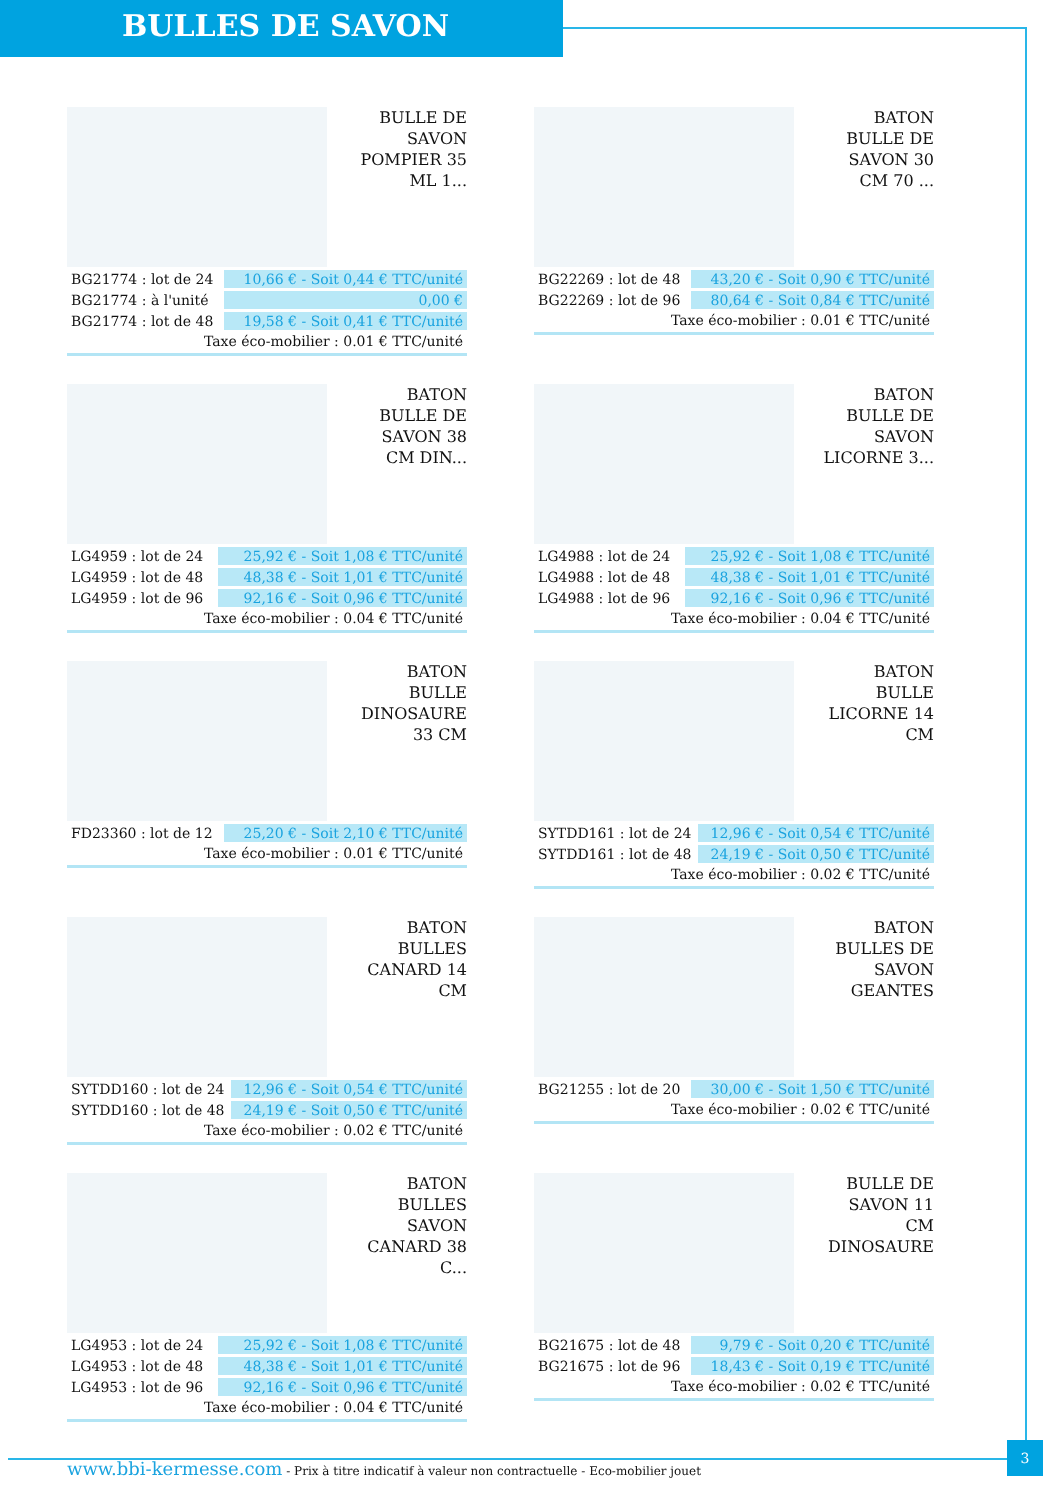BULLES DE SAVON
BULLE DE
SAVON
POMPIER 35
ML 1...
| BG21774 : lot de 24 | 10,66 € - Soit 0,44 € TTC/unité |
| BG21774 : à l'unité | 0,00 € |
| BG21774 : lot de 48 | 19,58 € - Soit 0,41 € TTC/unité |
Taxe éco-mobilier : 0.01 € TTC/unité
BATON
BULLE DE
SAVON 30
CM 70 ...
| BG22269 : lot de 48 | 43,20 € - Soit 0,90 € TTC/unité |
| BG22269 : lot de 96 | 80,64 € - Soit 0,84 € TTC/unité |
Taxe éco-mobilier : 0.01 € TTC/unité
BATON
BULLE DE
SAVON 38
CM DIN...
| LG4959 : lot de 24 | 25,92 € - Soit 1,08 € TTC/unité |
| LG4959 : lot de 48 | 48,38 € - Soit 1,01 € TTC/unité |
| LG4959 : lot de 96 | 92,16 € - Soit 0,96 € TTC/unité |
Taxe éco-mobilier : 0.04 € TTC/unité
BATON
BULLE DE
SAVON
LICORNE 3...
| LG4988 : lot de 24 | 25,92 € - Soit 1,08 € TTC/unité |
| LG4988 : lot de 48 | 48,38 € - Soit 1,01 € TTC/unité |
| LG4988 : lot de 96 | 92,16 € - Soit 0,96 € TTC/unité |
Taxe éco-mobilier : 0.04 € TTC/unité
BATON
BULLE
DINOSAURE
33 CM
| FD23360 : lot de 12 | 25,20 € - Soit 2,10 € TTC/unité |
Taxe éco-mobilier : 0.01 € TTC/unité
BATON
BULLE
LICORNE 14
CM
| SYTDD161 : lot de 24 | 12,96 € - Soit 0,54 € TTC/unité |
| SYTDD161 : lot de 48 | 24,19 € - Soit 0,50 € TTC/unité |
Taxe éco-mobilier : 0.02 € TTC/unité
BATON
BULLES
CANARD 14
CM
| SYTDD160 : lot de 24 | 12,96 € - Soit 0,54 € TTC/unité |
| SYTDD160 : lot de 48 | 24,19 € - Soit 0,50 € TTC/unité |
Taxe éco-mobilier : 0.02 € TTC/unité
BATON
BULLES DE
SAVON
GEANTES
| BG21255 : lot de 20 | 30,00 € - Soit 1,50 € TTC/unité |
Taxe éco-mobilier : 0.02 € TTC/unité
BATON
BULLES
SAVON
CANARD 38
C...
| LG4953 : lot de 24 | 25,92 € - Soit 1,08 € TTC/unité |
| LG4953 : lot de 48 | 48,38 € - Soit 1,01 € TTC/unité |
| LG4953 : lot de 96 | 92,16 € - Soit 0,96 € TTC/unité |
Taxe éco-mobilier : 0.04 € TTC/unité
BULLE DE
SAVON 11
CM
DINOSAURE
| BG21675 : lot de 48 | 9,79 € - Soit 0,20 € TTC/unité |
| BG21675 : lot de 96 | 18,43 € - Soit 0,19 € TTC/unité |
Taxe éco-mobilier : 0.02 € TTC/unité
3
www.bbi-kermesse.com - Prix à titre indicatif à valeur non contractuelle - Eco-mobilier jouet